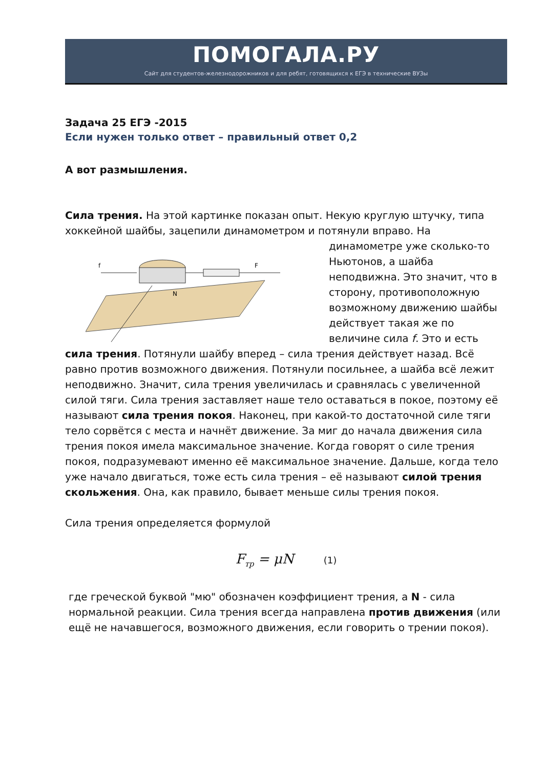ПОМОГАЛА.РУ
Сайт для студентов-железнодорожников и для ребят, готовящихся к ЕГЭ в технические ВУЗы
Задача 25 ЕГЭ -2015
Если нужен только ответ – правильный ответ 0,2
А вот размышления.
Сила трения. На этой картинке показан опыт. Некую круглую штучку, типа хоккейной шайбы, зацепили динамометром и потянули вправо. На
F
f
N
динамометре уже сколько-то Ньютонов, а шайба неподвижна. Это значит, что в сторону, противоположную возможному движению шайбы действует такая же по величине сила f. Это и есть сила трения. Потянули шайбу вперед – сила трения действует назад. Всё равно против возможного движения. Потянули посильнее, а шайба всё лежит неподвижно. Значит, сила трения увеличилась и сравнялась с увеличенной силой тяги. Сила трения заставляет наше тело оставаться в покое, поэтому её называют сила трения покоя. Наконец, при какой-то достаточной силе тяги тело сорвётся с места и начнёт движение. За миг до начала движения сила трения покоя имела максимальное значение. Когда говорят о силе трения покоя, подразумевают именно её максимальное значение. Дальше, когда тело уже начало двигаться, тоже есть сила трения – её называют силой трения скольжения. Она, как правило, бывает меньше силы трения покоя.
Сила трения определяется формулой
F<sub>тр</sub> = μN (1)
где греческой буквой "мю" обозначен коэффициент трения, а N - сила нормальной реакции. Сила трения всегда направлена против движения (или ещё не начавшегося, возможного движения, если говорить о трении покоя).